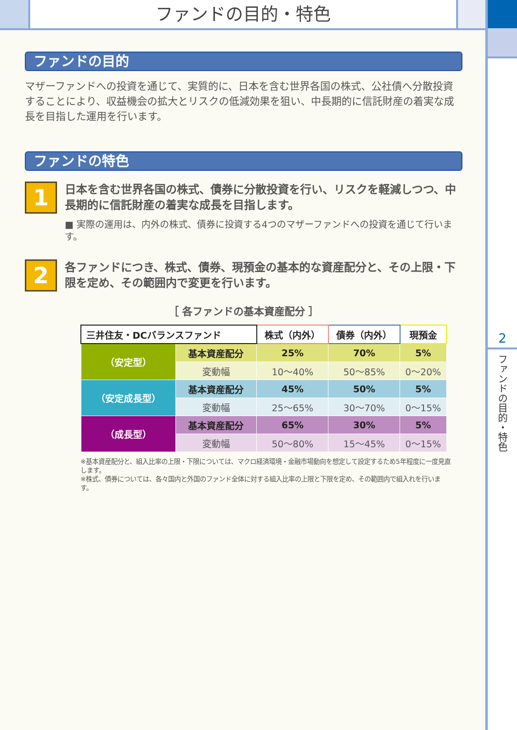ファンドの目的・特色
2
ファンドの目的・特色
ファンドの目的
マザーファンドへの投資を通じて、実質的に、日本を含む世界各国の株式、公社債へ分散投資することにより、収益機会の拡大とリスクの低減効果を狙い、中長期的に信託財産の着実な成長を目指した運用を行います。
ファンドの特色
1
日本を含む世界各国の株式、債券に分散投資を行い、リスクを軽減しつつ、中長期的に信託財産の着実な成長を目指します。
■ 実際の運用は、内外の株式、債券に投資する4つのマザーファンドへの投資を通じて行います。
2
各ファンドにつき、株式、債券、現預金の基本的な資産配分と、その上限・下限を定め、その範囲内で変更を行います。
［ 各ファンドの基本資産配分 ］
| 三井住友・DCバランスファンド | | 株式（内外） | 債券（内外） | 現預金 |
| --- | --- | --- | --- | --- |
| （安定型） | 基本資産配分 | 25% | 70% | 5% |
| | 変動幅 | 10～40% | 50～85% | 0～20% |
| （安定成長型） | 基本資産配分 | 45% | 50% | 5% |
| | 変動幅 | 25～65% | 30～70% | 0～15% |
| （成長型） | 基本資産配分 | 65% | 30% | 5% |
| | 変動幅 | 50～80% | 15～45% | 0～15% |
※基本資産配分と、組入比率の上限・下限については、マクロ経済環境・金融市場動向を想定して設定するため5年程度に一度見直します。
※株式、債券については、各々国内と外国のファンド全体に対する組入比率の上限と下限を定め、その範囲内で組入れを行います。